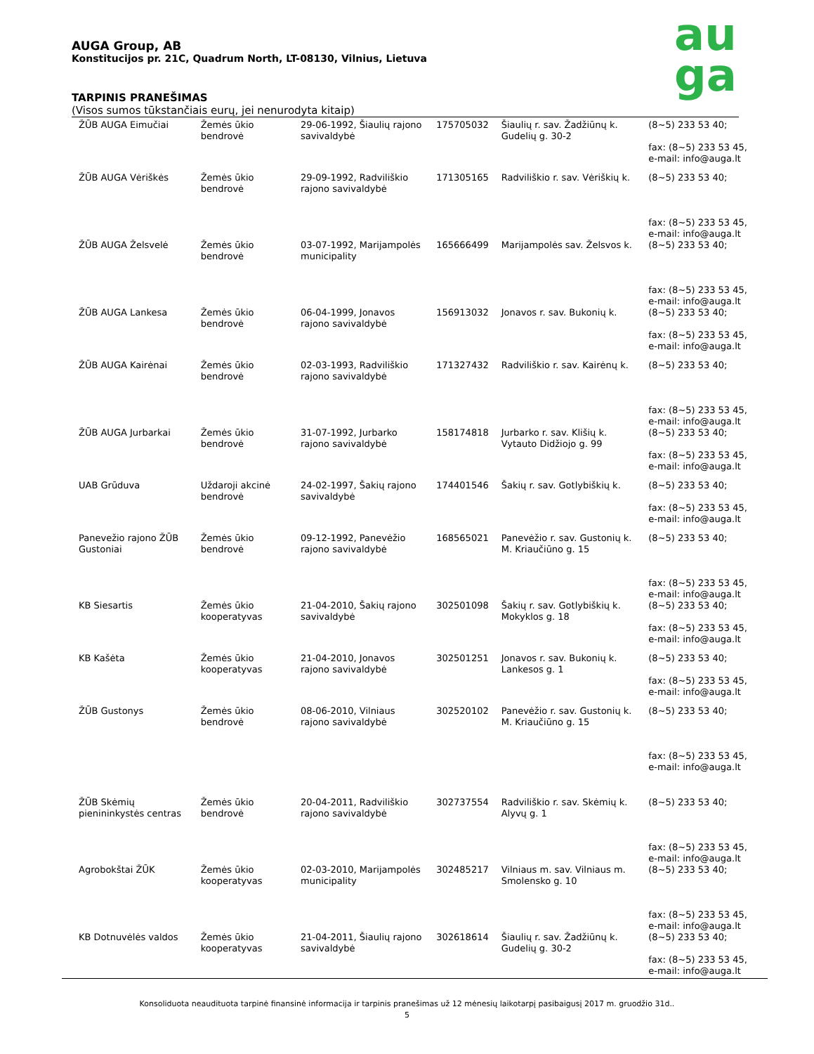AUGA Group, AB
Konstitucijos pr. 21C, Quadrum North, LT-08130, Vilnius, Lietuva
au
ga
TARPINIS PRANEŠIMAS
(Visos sumos tūkstančiais eurų, jei nenurodyta kitaip)
| ŽŪB AUGA Eimučiai | Žemės ūkio bendrovė | 29-06-1992, Šiaulių rajono savivaldybė | 175705032 | Šiaulių r. sav. Žadžiūnų k. Gudelių g. 30-2 | (8~5) 233 53 40; fax: (8~5) 233 53 45, e-mail: info@auga.lt |
| ŽŪB AUGA Vėriškės | Žemės ūkio bendrovė | 29-09-1992, Radviliškio rajono savivaldybė | 171305165 | Radviliškio r. sav. Vėriškių k. | (8~5) 233 53 40; fax: (8~5) 233 53 45, e-mail: info@auga.lt |
| ŽŪB AUGA Želsvelė | Žemės ūkio bendrovė | 03-07-1992, Marijampolės municipality | 165666499 | Marijampolės sav. Želsvos k. | (8~5) 233 53 40; fax: (8~5) 233 53 45, e-mail: info@auga.lt |
| ŽŪB AUGA Lankesa | Žemės ūkio bendrovė | 06-04-1999, Jonavos rajono savivaldybė | 156913032 | Jonavos r. sav. Bukonių k. | (8~5) 233 53 40; fax: (8~5) 233 53 45, e-mail: info@auga.lt |
| ŽŪB AUGA Kairėnai | Žemės ūkio bendrovė | 02-03-1993, Radviliškio rajono savivaldybė | 171327432 | Radviliškio r. sav. Kairėnų k. | (8~5) 233 53 40; fax: (8~5) 233 53 45, e-mail: info@auga.lt |
| ŽŪB AUGA Jurbarkai | Žemės ūkio bendrovė | 31-07-1992, Jurbarko rajono savivaldybė | 158174818 | Jurbarko r. sav. Klišių k. Vytauto Didžiojo g. 99 | (8~5) 233 53 40; fax: (8~5) 233 53 45, e-mail: info@auga.lt |
| UAB Grūduva | Uždaroji akcinė bendrovė | 24-02-1997, Šakių rajono savivaldybė | 174401546 | Šakių r. sav. Gotlybiškių k. | (8~5) 233 53 40; fax: (8~5) 233 53 45, e-mail: info@auga.lt |
| Panevežio rajono ŽŪB Gustoniai | Žemės ūkio bendrovė | 09-12-1992, Panevėžio rajono savivaldybė | 168565021 | Panevėžio r. sav. Gustonių k. M. Kriaučiūno g. 15 | (8~5) 233 53 40; fax: (8~5) 233 53 45, e-mail: info@auga.lt |
| KB Siesartis | Žemės ūkio kooperatyvas | 21-04-2010, Šakių rajono savivaldybė | 302501098 | Šakių r. sav. Gotlybiškių k. Mokyklos g. 18 | (8~5) 233 53 40; fax: (8~5) 233 53 45, e-mail: info@auga.lt |
| KB Kašėta | Žemės ūkio kooperatyvas | 21-04-2010, Jonavos rajono savivaldybė | 302501251 | Jonavos r. sav. Bukonių k. Lankesos g. 1 | (8~5) 233 53 40; fax: (8~5) 233 53 45, e-mail: info@auga.lt |
| ŽŪB Gustonys | Žemės ūkio bendrovė | 08-06-2010, Vilniaus rajono savivaldybė | 302520102 | Panevėžio r. sav. Gustonių k. M. Kriaučiūno g. 15 | (8~5) 233 53 40; fax: (8~5) 233 53 45, e-mail: info@auga.lt |
| ŽŪB Skėmių pienininkystės centras | Žemės ūkio bendrovė | 20-04-2011, Radviliškio rajono savivaldybė | 302737554 | Radviliškio r. sav. Skėmių k. Alyvų g. 1 | (8~5) 233 53 40; fax: (8~5) 233 53 45, e-mail: info@auga.lt |
| Agrobokštai ŽŪK | Žemės ūkio kooperatyvas | 02-03-2010, Marijampolės municipality | 302485217 | Vilniaus m. sav. Vilniaus m. Smolensko g. 10 | (8~5) 233 53 40; fax: (8~5) 233 53 45, e-mail: info@auga.lt |
| KB Dotnuvėlės valdos | Žemės ūkio kooperatyvas | 21-04-2011, Šiaulių rajono savivaldybė | 302618614 | Šiaulių r. sav. Žadžiūnų k. Gudelių g. 30-2 | (8~5) 233 53 40; fax: (8~5) 233 53 45, e-mail: info@auga.lt |
Konsoliduota neaudituota tarpinė finansinė informacija ir tarpinis pranešimas už 12 mėnesių laikotarpį pasibaigusį 2017 m. gruodžio 31d..
5